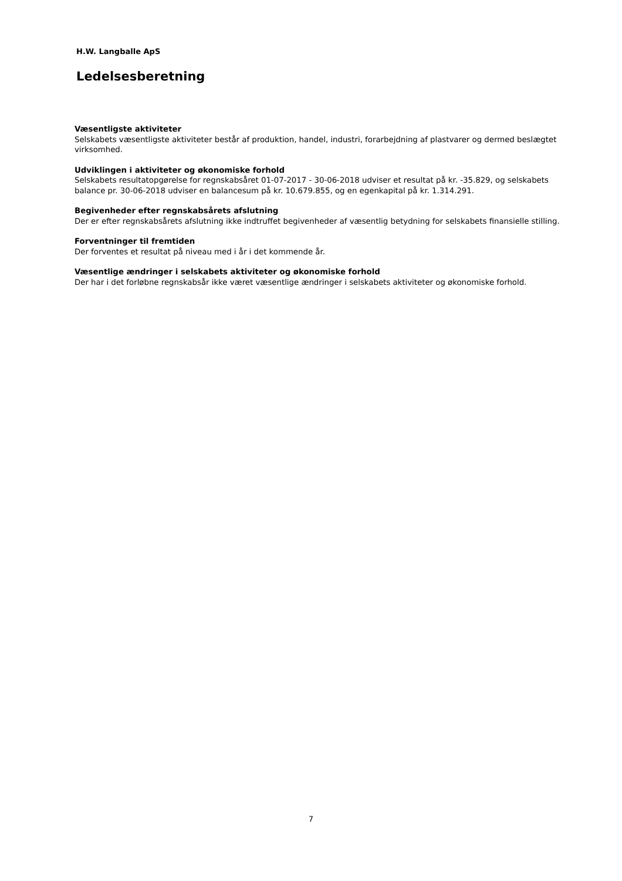H.W. Langballe ApS
Ledelsesberetning
Væsentligste aktiviteter
Selskabets væsentligste aktiviteter består af produktion, handel, industri, forarbejdning af plastvarer og dermed beslægtet virksomhed.
Udviklingen i aktiviteter og økonomiske forhold
Selskabets resultatopgørelse for regnskabsåret 01-07-2017 - 30-06-2018 udviser et resultat på kr. -35.829, og selskabets balance pr. 30-06-2018 udviser en balancesum på kr. 10.679.855, og en egenkapital på kr. 1.314.291.
Begivenheder efter regnskabsårets afslutning
Der er efter regnskabsårets afslutning ikke indtruffet begivenheder af væsentlig betydning for selskabets finansielle stilling.
Forventninger til fremtiden
Der forventes et resultat på niveau med i år i det kommende år.
Væsentlige ændringer i selskabets aktiviteter og økonomiske forhold
Der har i det forløbne regnskabsår ikke været væsentlige ændringer i selskabets aktiviteter og økonomiske forhold.
7